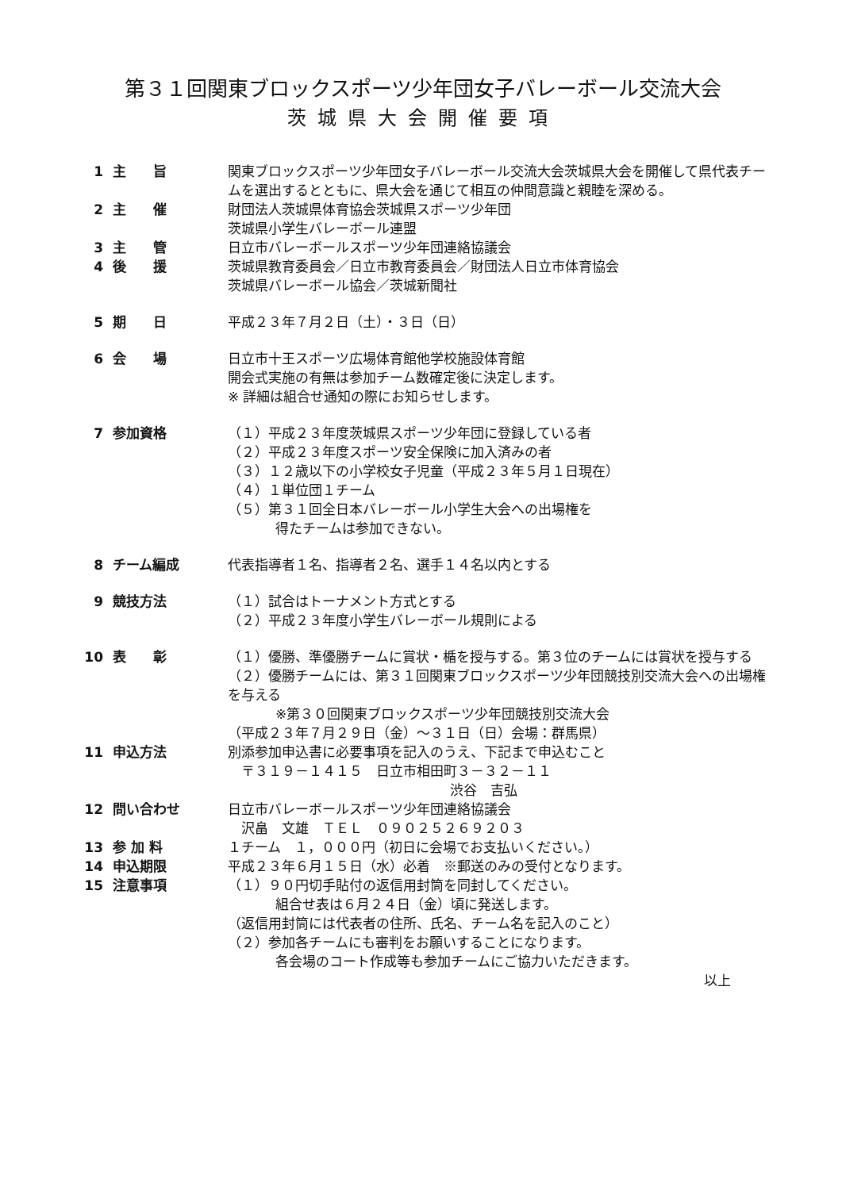第３１回関東ブロックスポーツ少年団女子バレーボール交流大会
茨城県大会開催要項
1 主　　旨 関東ブロックスポーツ少年団女子バレーボール交流大会茨城県大会を開催して県代表チームを選出するとともに、県大会を通じて相互の仲間意識と親睦を深める。
2 主　　催 財団法人茨城県体育協会茨城県スポーツ少年団
茨城県小学生バレーボール連盟
3 主　　管 日立市バレーボールスポーツ少年団連絡協議会
4 後　　援 茨城県教育委員会／日立市教育委員会／財団法人日立市体育協会
茨城県バレーボール協会／茨城新聞社
5 期　　日 平成２３年７月２日（土）・３日（日）
6 会　　場 日立市十王スポーツ広場体育館他学校施設体育館
開会式実施の有無は参加チーム数確定後に決定します。
※ 詳細は組合せ通知の際にお知らせします。
7 参加資格 （１）平成２３年度茨城県スポーツ少年団に登録している者
（２）平成２３年度スポーツ安全保険に加入済みの者
（３）１２歳以下の小学校女子児童（平成２３年５月１日現在）
（４）１単位団１チーム
（５）第３１回全日本バレーボール小学生大会への出場権を
得たチームは参加できない。
8 チーム編成 代表指導者１名、指導者２名、選手１４名以内とする
9 競技方法 （１）試合はトーナメント方式とする
（２）平成２３年度小学生バレーボール規則による
10 表　　彰 （１）優勝、準優勝チームに賞状・楯を授与する。第３位のチームには賞状を授与する
（２）優勝チームには、第３１回関東ブロックスポーツ少年団競技別交流大会への出場権を与える
※第３０回関東ブロックスポーツ少年団競技別交流大会
（平成２３年７月２９日（金）～３１日（日）会場：群馬県）
11 申込方法 別添参加申込書に必要事項を記入のうえ、下記まで申込むこと
　〒３１９－１４１５　日立市相田町３－３２－１１
渋谷　吉弘
12 問い合わせ 日立市バレーボールスポーツ少年団連絡協議会
　沢畠　文雄　ＴＥＬ　０９０２５２６９２０３
13 参 加 料 １チーム　１，０００円（初日に会場でお支払いください。）
14 申込期限 平成２３年６月１５日（水）必着　※郵送のみの受付となります。
15 注意事項 （１）９０円切手貼付の返信用封筒を同封してください。
組合せ表は６月２４日（金）頃に発送します。
（返信用封筒には代表者の住所、氏名、チーム名を記入のこと）
（２）参加各チームにも審判をお願いすることになります。
各会場のコート作成等も参加チームにご協力いただきます。
以上